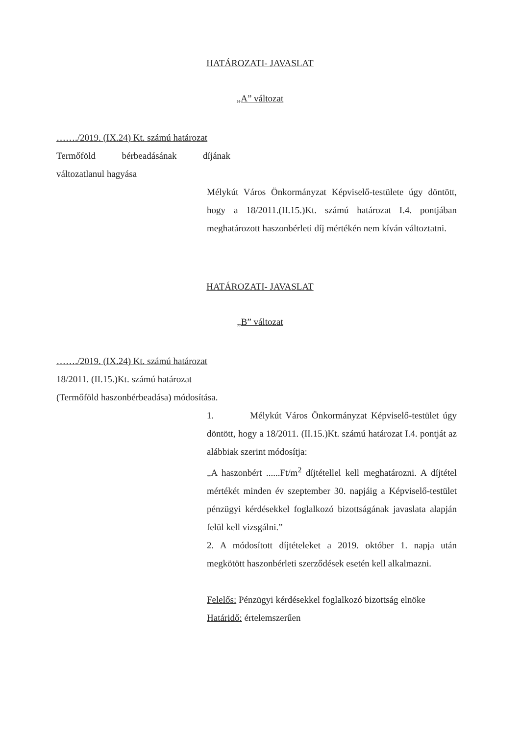HATÁROZATI- JAVASLAT
„A” változat
……./2019. (IX.24) Kt. számú határozat
Termőföld bérbeadásának díjának
változatlanul hagyása
Mélykút Város Önkormányzat Képviselő-testülete úgy döntött, hogy a 18/2011.(II.15.)Kt. számú határozat I.4. pontjában meghatározott haszonbérleti díj mértékén nem kíván változtatni.
HATÁROZATI- JAVASLAT
„B” változat
……./2019. (IX.24) Kt. számú határozat
18/2011. (II.15.)Kt. számú határozat
(Termőföld haszonbérbeadása) módosítása.
1. Mélykút Város Önkormányzat Képviselő-testület úgy döntött, hogy a 18/2011. (II.15.)Kt. számú határozat I.4. pontját az alábbiak szerint módosítja:
„A haszonbért ......Ft/m<sup>2</sup> díjtétellel kell meghatározni. A díjtétel mértékét minden év szeptember 30. napjáig a Képviselő-testület pénzügyi kérdésekkel foglalkozó bizottságának javaslata alapján felül kell vizsgálni.”
2. A módosított díjtételeket a 2019. október 1. napja után megkötött haszonbérleti szerződések esetén kell alkalmazni.
Felelős: Pénzügyi kérdésekkel foglalkozó bizottság elnöke
Határidő: értelemszerűen